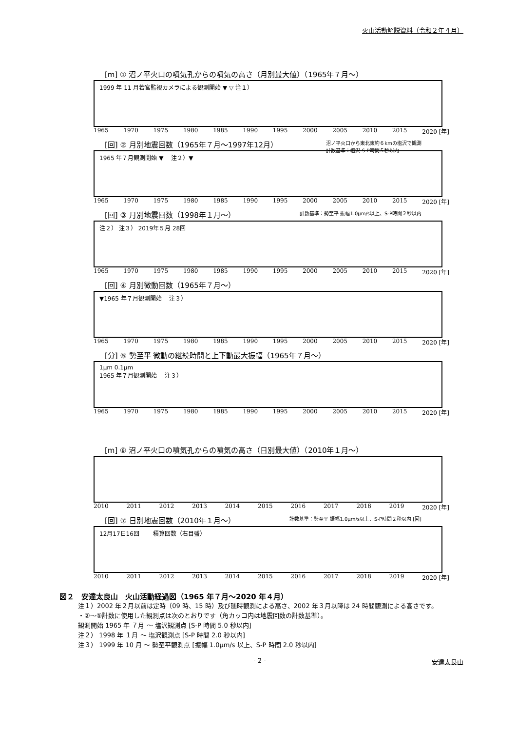火山活動解説資料（令和２年４月）
[m] ① 沼ノ平火口の噴気孔からの噴気の高さ（月別最大値）（1965年７月～）
1999 年 11 月若宮監視カメラによる観測開始 ▼ ▽ 注１）
1965 1970 1975 1980 1985 1990 1995 2000 2005 2010 2015 2020 [年]
[回] ② 月別地震回数（1965年７月～1997年12月） 沼ノ平火口から東北東約６kmの塩沢で観測
計数基準：塩沢 S-P時間５秒以内
1965 年７月観測開始 ▼ 　注２）▼
1965 1970 1975 1980 1985 1990 1995 2000 2005 2010 2015 2020 [年]
[回] ③ 月別地震回数（1998年１月～） 計数基準：勢至平 振幅1.0μm/s以上、S-P時間２秒以内
注２） 注３） 2019年５月 28回
1965 1970 1975 1980 1985 1990 1995 2000 2005 2010 2015 2020 [年]
[回] ④ 月別微動回数（1965年７月～）
▼1965 年７月観測開始 　注３）
1965 1970 1975 1980 1985 1990 1995 2000 2005 2010 2015 2020 [年]
[分] ⑤ 勢至平 微動の継続時間と上下動最大振幅（1965年７月～）
1μm 0.1μm
1965 年７月観測開始 　注３）
1965 1970 1975 1980 1985 1990 1995 2000 2005 2010 2015 2020 [年]
[m] ⑥ 沼ノ平火口の噴気孔からの噴気の高さ（日別最大値）（2010年１月～）
2010 2011 2012 2013 2014 2015 2016 2017 2018 2019 2020 [年]
[回] ⑦ 日別地震回数（2010年１月～） 計数基準：勢至平 振幅1.0μm/s以上、S-P時間２秒以内 [回]
12月17日16回 　　積算回数（右目盛）
2010 2011 2012 2013 2014 2015 2016 2017 2018 2019 2020 [年]
図２　安達太良山　火山活動経過図（1965 年７月～2020 年４月）
注１）2002 年２月以前は定時（09 時、15 時）及び随時観測による高さ、2002 年３月以降は 24 時間観測による高さです。
・②～⑤計数に使用した観測点は次のとおりです（角カッコ内は地震回数の計数基準）。
観測開始 1965 年 ７月 ～ 塩沢観測点 [S-P 時間 5.0 秒以内]
注２） 1998 年 １月 ～ 塩沢観測点 [S-P 時間 2.0 秒以内]
注３） 1999 年 10 月 ～ 勢至平観測点 [振幅 1.0μm/s 以上、S-P 時間 2.0 秒以内]
- 2 - 安達太良山